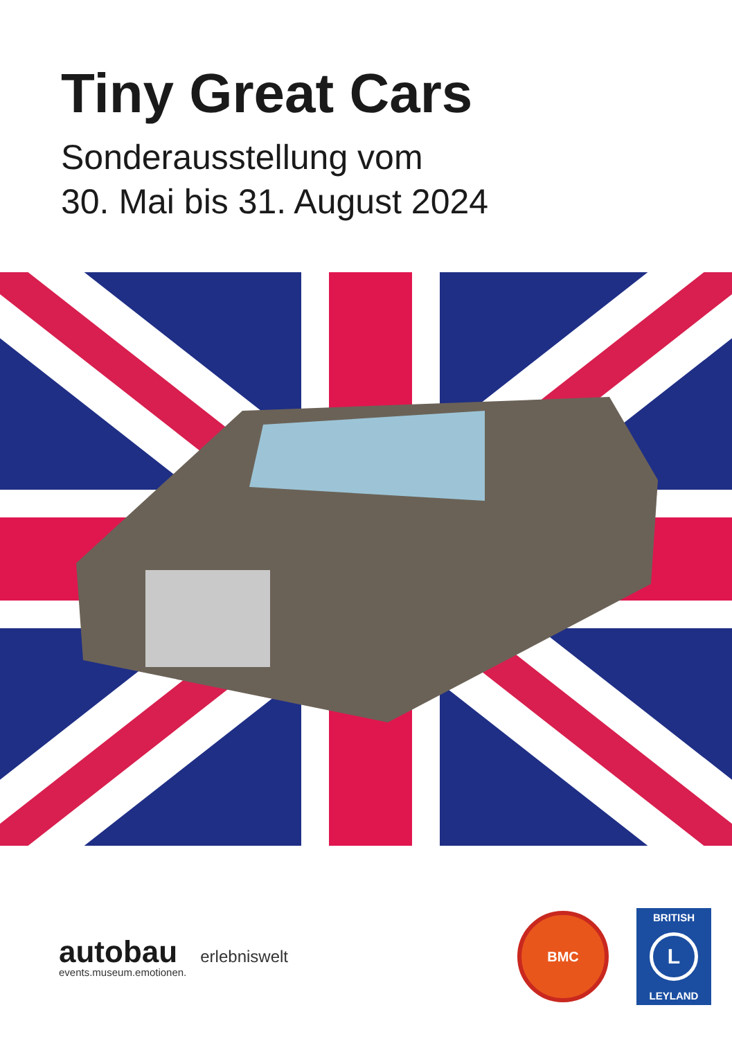Tiny Great Cars
Sonderausstellung vom
30. Mai bis 31. August 2024
autobau
events.museum.emotionen.
erlebniswelt
BMC
BRITISH
L
LEYLAND